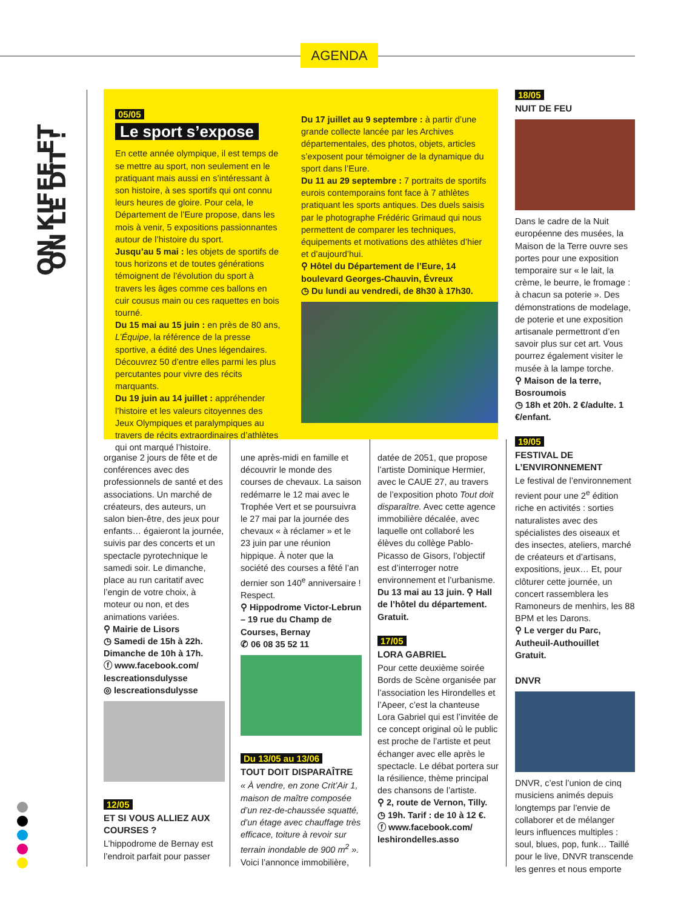AGENDA
ON KIFFE ET ON LE DIT !
05/05
Le sport s’expose
En cette année olympique, il est temps de se mettre au sport, non seulement en le pratiquant mais aussi en s’intéressant à son histoire, à ses sportifs qui ont connu leurs heures de gloire. Pour cela, le Département de l’Eure propose, dans les mois à venir, 5 expositions passionnantes autour de l’histoire du sport.
Jusqu’au 5 mai : les objets de sportifs de tous horizons et de toutes générations témoignent de l’évolution du sport à travers les âges comme ces ballons en cuir cousus main ou ces raquettes en bois tourné.
Du 15 mai au 15 juin : en près de 80 ans, L’Équipe, la référence de la presse sportive, a édité des Unes légendaires. Découvrez 50 d’entre elles parmi les plus percutantes pour vivre des récits marquants.
Du 19 juin au 14 juillet : appréhender l’histoire et les valeurs citoyennes des Jeux Olympiques et paralympiques au travers de récits extraordinaires d’athlètes qui ont marqué l’histoire.
Du 17 juillet au 9 septembre : à partir d’une grande collecte lancée par les Archives départementales, des photos, objets, articles s’exposent pour témoigner de la dynamique du sport dans l’Eure.
Du 11 au 29 septembre : 7 portraits de sportifs eurois contemporains font face à 7 athlètes pratiquant les sports antiques. Des duels saisis par le photographe Frédéric Grimaud qui nous permettent de comparer les techniques, équipements et motivations des athlètes d’hier et d’aujourd’hui.
⚲ Hôtel du Département de l’Eure, 14 boulevard Georges-Chauvin, Évreux
◷ Du lundi au vendredi, de 8h30 à 17h30.
organise 2 jours de fête et de conférences avec des professionnels de santé et des associations. Un marché de créateurs, des auteurs, un salon bien-être, des jeux pour enfants… égaieront la journée, suivis par des concerts et un spectacle pyrotechnique le samedi soir. Le dimanche, place au run caritatif avec l’engin de votre choix, à moteur ou non, et des animations variées.
⚲ Mairie de Lisors
◷ Samedi de 15h à 22h. Dimanche de 10h à 17h.
ⓕ www.facebook.com/ lescreationsdulysse
◎ lescreationsdulysse
12/05
ET SI VOUS ALLIEZ AUX COURSES ?
L’hippodrome de Bernay est l’endroit parfait pour passer
une après-midi en famille et découvrir le monde des courses de chevaux. La saison redémarre le 12 mai avec le Trophée Vert et se poursuivra le 27 mai par la journée des chevaux « à réclamer » et le 23 juin par une réunion hippique. À noter que la société des courses a fêté l’an dernier son 140<sup>e</sup> anniversaire ! Respect.
⚲ Hippodrome Victor-Lebrun – 19 rue du Champ de Courses, Bernay
✆ 06 08 35 52 11
Du 13/05 au 13/06
TOUT DOIT DISPARAÎTRE
« À vendre, en zone Crit’Air 1, maison de maître composée d’un rez-de-chaussée squatté, d’un étage avec chauffage très efficace, toiture à revoir sur terrain inondable de 900 m<sup>2</sup> ». Voici l’annonce immobilière,
datée de 2051, que propose l’artiste Dominique Hermier, avec le CAUE 27, au travers de l’exposition photo Tout doit disparaître. Avec cette agence immobilière décalée, avec laquelle ont collaboré les élèves du collège Pablo-Picasso de Gisors, l’objectif est d’interroger notre environnement et l’urbanisme.
Du 13 mai au 13 juin. ⚲ Hall de l’hôtel du département. Gratuit.
17/05
LORA GABRIEL
Pour cette deuxième soirée Bords de Scène organisée par l’association les Hirondelles et l’Apeer, c’est la chanteuse Lora Gabriel qui est l’invitée de ce concept original où le public est proche de l’artiste et peut échanger avec elle après le spectacle. Le débat portera sur la résilience, thème principal des chansons de l’artiste.
⚲ 2, route de Vernon, Tilly.
◷ 19h. Tarif : de 10 à 12 €.
ⓕ www.facebook.com/ leshirondelles.asso
18/05
NUIT DE FEU
Dans le cadre de la Nuit européenne des musées, la Maison de la Terre ouvre ses portes pour une exposition temporaire sur « le lait, la crème, le beurre, le fromage : à chacun sa poterie ». Des démonstrations de modelage, de poterie et une exposition artisanale permettront d’en savoir plus sur cet art. Vous pourrez également visiter le musée à la lampe torche.
⚲ Maison de la terre, Bosroumois
◷ 18h et 20h. 2 €/adulte. 1 €/enfant.
19/05
FESTIVAL DE L’ENVIRONNEMENT
Le festival de l’environnement revient pour une 2<sup>e</sup> édition riche en activités : sorties naturalistes avec des spécialistes des oiseaux et des insectes, ateliers, marché de créateurs et d’artisans, expositions, jeux… Et, pour clôturer cette journée, un concert rassemblera les Ramoneurs de menhirs, les 88 BPM et les Darons.
⚲ Le verger du Parc, Autheuil-Authouillet
Gratuit.
DNVR
DNVR, c’est l’union de cinq musiciens animés depuis longtemps par l’envie de collaborer et de mélanger leurs influences multiples : soul, blues, pop, funk… Taillé pour le live, DNVR transcende les genres et nous emporte